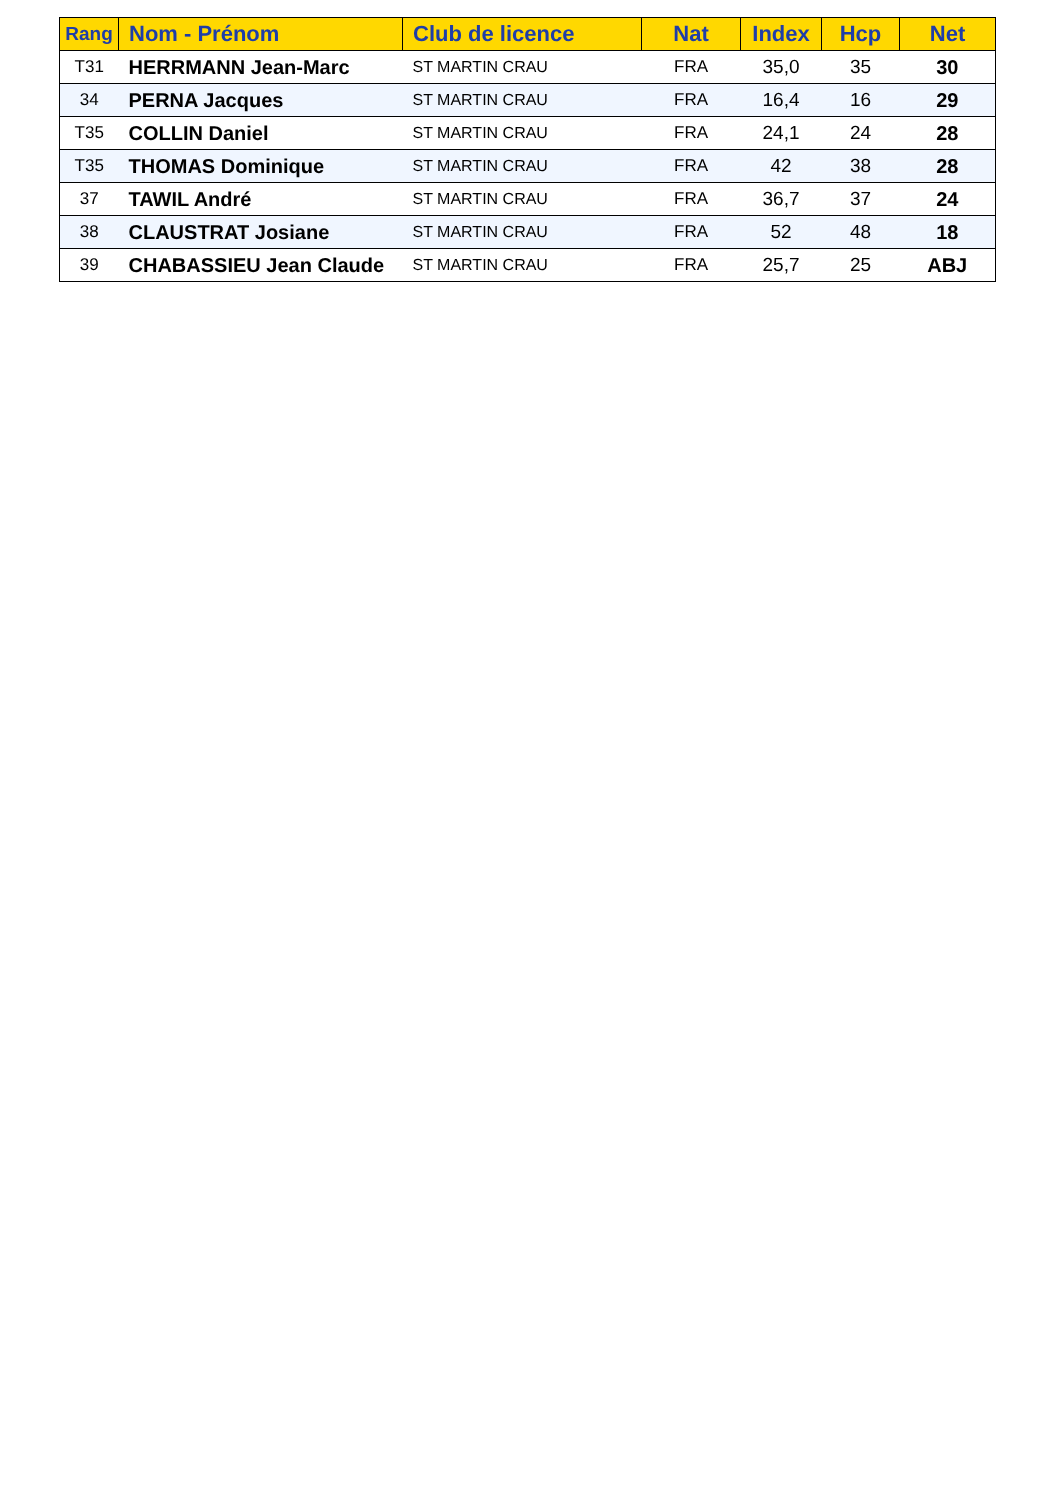| Rang | Nom - Prénom | Club de licence | Nat | Index | Hcp | Net |
| --- | --- | --- | --- | --- | --- | --- |
| T31 | HERRMANN Jean-Marc | ST MARTIN CRAU | FRA | 35,0 | 35 | 30 |
| 34 | PERNA Jacques | ST MARTIN CRAU | FRA | 16,4 | 16 | 29 |
| T35 | COLLIN Daniel | ST MARTIN CRAU | FRA | 24,1 | 24 | 28 |
| T35 | THOMAS Dominique | ST MARTIN CRAU | FRA | 42 | 38 | 28 |
| 37 | TAWIL André | ST MARTIN CRAU | FRA | 36,7 | 37 | 24 |
| 38 | CLAUSTRAT Josiane | ST MARTIN CRAU | FRA | 52 | 48 | 18 |
| 39 | CHABASSIEU Jean Claude | ST MARTIN CRAU | FRA | 25,7 | 25 | ABJ |